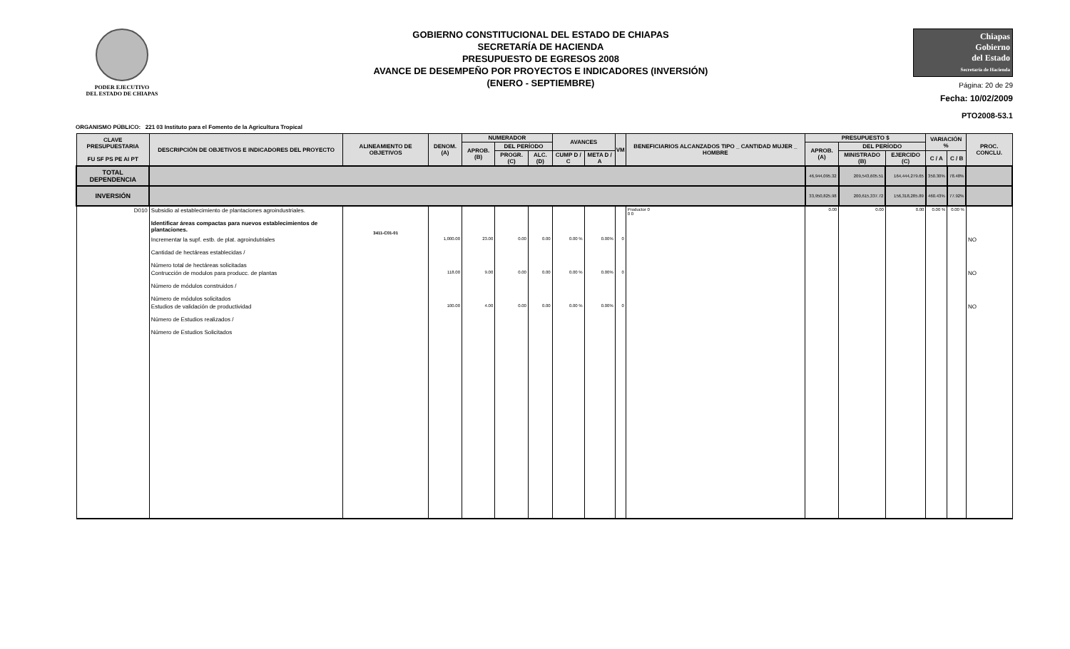PODER EJECUTIVO
DEL ESTADO DE CHIAPAS
GOBIERNO CONSTITUCIONAL DEL ESTADO DE CHIAPAS
SECRETARÍA DE HACIENDA
PRESUPUESTO DE EGRESOS 2008
AVANCE DE DESEMPEÑO POR PROYECTOS E INDICADORES (INVERSIÓN)
(ENERO - SEPTIEMBRE)
Chiapas
Gobierno
del Estado
Secretaría de Hacienda
Página: 20 de 29
Fecha: 10/02/2009
PTO2008-53.1
ORGANISMO PÚBLICO: 221 03 Instituto para el Fomento de la Agricultura Tropical
| CLAVE PRESUPUESTARIA FU SF PS PE AI PT | DESCRIPCIÓN DE OBJETIVOS E INDICADORES DEL PROYECTO | ALINEAMIENTO DE OBJETIVOS | DENOM. (A) | NUMERADOR | | | AVANCES | | VM | BENEFICIARIOS ALCANZADOS TIPO _ CANTIDAD MUJER _ HOMBRE | PRESUPUESTO $ | | | VARIACIÓN % | | PROC. CONCLU. |
| --- | --- | --- | --- | --- | --- | --- | --- | --- | --- | --- | --- | --- | --- | --- | --- | --- |
| | | | | APROB. (B) | DEL PERÍODO | | | | | | APROB. (A) | DEL PERÍODO | | | | |
| | | | | | PROGR. (C) | ALC. (D) | CUMP D / C | META D / A | | | | MINISTRADO (B) | EJERCIDO (C) | C / A | C / B | |
| TOTAL DEPENDENCIA | | | | | | | | | | | 46,944,095.32 | 209,543,605.51 | 164,444,279.65 | 350.30% | 78.48% | |
| INVERSIÓN | | | | | | | | | | | 33,950,825.98 | 200,615,337.72 | 156,318,285.89 | 460.43% | 77.92% | |
| D010 | Subsidio al establecimiento de plantaciones agroindustriales. Identificar áreas compactas para nuevos establecimientos de plantaciones. | 3411-C01-01 | | | | | | | | Productor 0 0 0 | 0.00 | 0.00 | 0.00 | 0.00 % | 0.00 % | |
| | Incrementar la supf. estb. de plat. agroindutriales Cantidad de hectáreas establecidas / Número total de hectáreas solicitadas | | 1,000.00 | 23.00 | 0.00 | 0.00 | 0.00 % | 0.00% | 0 | | | | | | | NO |
| | Contrucción de modulos para producc. de plantas Número de módulos construidos / Número de módulos solicitados | | 118.00 | 9.00 | 0.00 | 0.00 | 0.00 % | 0.00% | 0 | | | | | | | NO |
| | Estudios de validación de productividad Número de Estudios realizados / Número de Estudios Solicitados | | 100.00 | 4.00 | 0.00 | 0.00 | 0.00 % | 0.00% | 0 | | | | | | | NO |